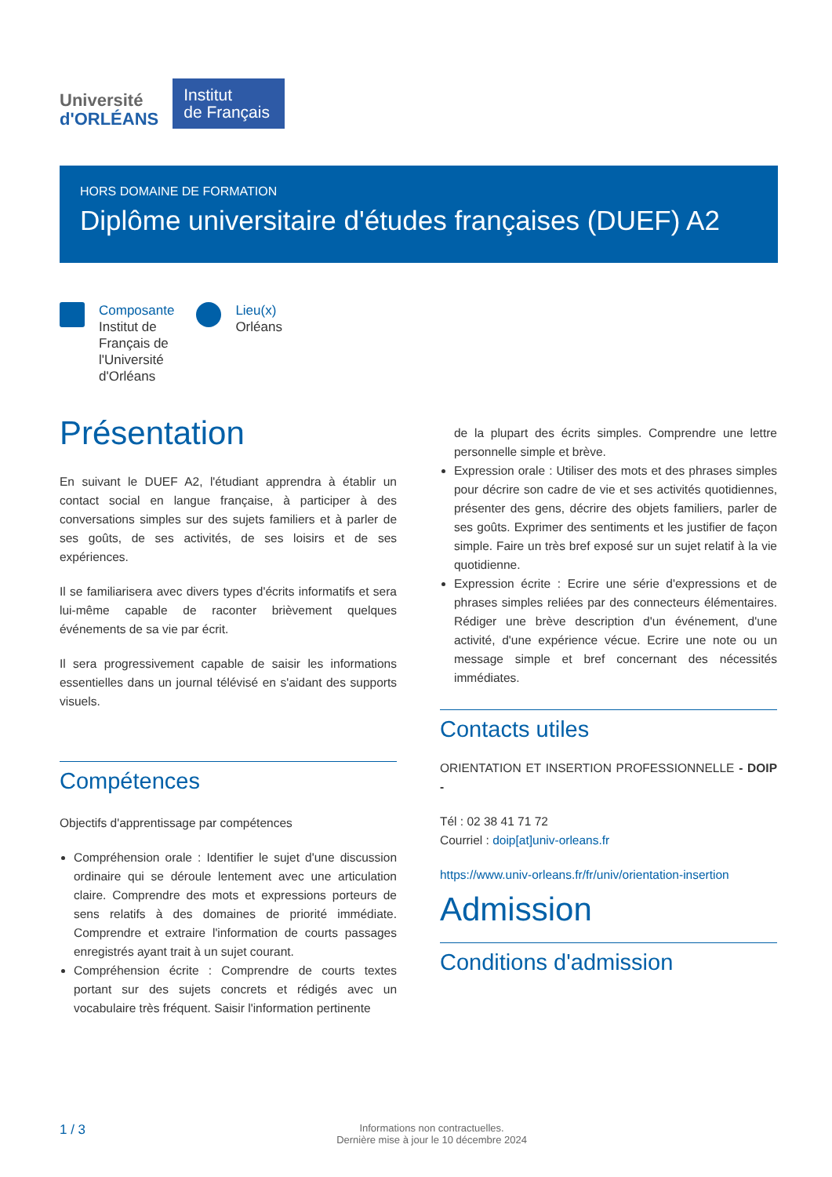Université
d'ORLÉANS
Institut
de Français
HORS DOMAINE DE FORMATION
Diplôme universitaire d'études françaises (DUEF) A2
Composante
Institut de
Français de
l'Université
d'Orléans
Lieu(x)
Orléans
Présentation
En suivant le DUEF A2, l'étudiant apprendra à établir un contact social en langue française, à participer à des conversations simples sur des sujets familiers et à parler de ses goûts, de ses activités, de ses loisirs et de ses expériences.
Il se familiarisera avec divers types d'écrits informatifs et sera lui-même capable de raconter brièvement quelques événements de sa vie par écrit.
Il sera progressivement capable de saisir les informations essentielles dans un journal télévisé en s'aidant des supports visuels.
Compétences
Objectifs d'apprentissage par compétences
Compréhension orale : Identifier le sujet d'une discussion ordinaire qui se déroule lentement avec une articulation claire. Comprendre des mots et expressions porteurs de sens relatifs à des domaines de priorité immédiate. Comprendre et extraire l'information de courts passages enregistrés ayant trait à un sujet courant.
Compréhension écrite : Comprendre de courts textes portant sur des sujets concrets et rédigés avec un vocabulaire très fréquent. Saisir l'information pertinente
de la plupart des écrits simples. Comprendre une lettre personnelle simple et brève.
Expression orale : Utiliser des mots et des phrases simples pour décrire son cadre de vie et ses activités quotidiennes, présenter des gens, décrire des objets familiers, parler de ses goûts. Exprimer des sentiments et les justifier de façon simple. Faire un très bref exposé sur un sujet relatif à la vie quotidienne.
Expression écrite : Ecrire une série d'expressions et de phrases simples reliées par des connecteurs élémentaires. Rédiger une brève description d'un événement, d'une activité, d'une expérience vécue. Ecrire une note ou un message simple et bref concernant des nécessités immédiates.
Contacts utiles
ORIENTATION ET INSERTION PROFESSIONNELLE - DOIP -
Tél : 02 38 41 71 72
Courriel : doip[at]univ-orleans.fr
https://www.univ-orleans.fr/fr/univ/orientation-insertion
Admission
Conditions d'admission
1 / 3
Informations non contractuelles.
Dernière mise à jour le 10 décembre 2024